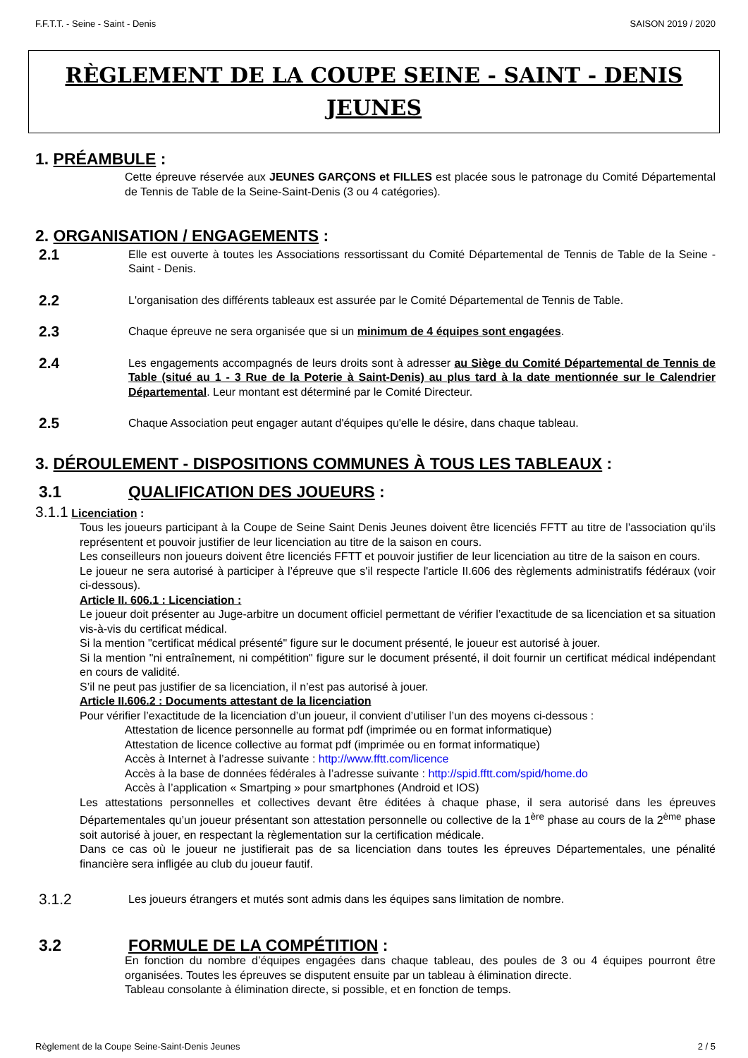F.F.T.T. - Seine - Saint - Denis SAISON 2019 / 2020
RÈGLEMENT DE LA COUPE SEINE - SAINT - DENIS JEUNES
1. PRÉAMBULE :
Cette épreuve réservée aux JEUNES GARÇONS et FILLES est placée sous le patronage du Comité Départemental de Tennis de Table de la Seine-Saint-Denis (3 ou 4 catégories).
2. ORGANISATION / ENGAGEMENTS :
2.1
Elle est ouverte à toutes les Associations ressortissant du Comité Départemental de Tennis de Table de la Seine - Saint - Denis.
2.2
L'organisation des différents tableaux est assurée par le Comité Départemental de Tennis de Table.
2.3
Chaque épreuve ne sera organisée que si un minimum de 4 équipes sont engagées.
2.4
Les engagements accompagnés de leurs droits sont à adresser au Siège du Comité Départemental de Tennis de Table (situé au 1 - 3 Rue de la Poterie à Saint-Denis) au plus tard à la date mentionnée sur le Calendrier Départemental. Leur montant est déterminé par le Comité Directeur.
2.5
Chaque Association peut engager autant d'équipes qu'elle le désire, dans chaque tableau.
3. DÉROULEMENT - DISPOSITIONS COMMUNES À TOUS LES TABLEAUX :
3.1 QUALIFICATION DES JOUEURS :
3.1.1 Licenciation :
Tous les joueurs participant à la Coupe de Seine Saint Denis Jeunes doivent être licenciés FFTT au titre de l'association qu'ils représentent et pouvoir justifier de leur licenciation au titre de la saison en cours.
Les conseilleurs non joueurs doivent être licenciés FFTT et pouvoir justifier de leur licenciation au titre de la saison en cours.
Le joueur ne sera autorisé à participer à l’épreuve que s'il respecte l'article II.606 des règlements administratifs fédéraux (voir ci-dessous).
Article II. 606.1 : Licenciation :
Le joueur doit présenter au Juge-arbitre un document officiel permettant de vérifier l’exactitude de sa licenciation et sa situation vis-à-vis du certificat médical.
Si la mention "certificat médical présenté" figure sur le document présenté, le joueur est autorisé à jouer.
Si la mention "ni entraînement, ni compétition" figure sur le document présenté, il doit fournir un certificat médical indépendant en cours de validité.
S’il ne peut pas justifier de sa licenciation, il n’est pas autorisé à jouer.
Article II.606.2 : Documents attestant de la licenciation
Pour vérifier l’exactitude de la licenciation d’un joueur, il convient d’utiliser l’un des moyens ci-dessous :
Attestation de licence personnelle au format pdf (imprimée ou en format informatique)
Attestation de licence collective au format pdf (imprimée ou en format informatique)
Accès à Internet à l’adresse suivante : http://www.fftt.com/licence
Accès à la base de données fédérales à l’adresse suivante : http://spid.fftt.com/spid/home.do
Accès à l’application « Smartping » pour smartphones (Android et IOS)
Les attestations personnelles et collectives devant être éditées à chaque phase, il sera autorisé dans les épreuves Départementales qu’un joueur présentant son attestation personnelle ou collective de la 1<sup>ère</sup> phase au cours de la 2<sup>ème</sup> phase soit autorisé à jouer, en respectant la règlementation sur la certification médicale.
Dans ce cas où le joueur ne justifierait pas de sa licenciation dans toutes les épreuves Départementales, une pénalité financière sera infligée au club du joueur fautif.
3.1.2
Les joueurs étrangers et mutés sont admis dans les équipes sans limitation de nombre.
3.2 FORMULE DE LA COMPÉTITION :
En fonction du nombre d’équipes engagées dans chaque tableau, des poules de 3 ou 4 équipes pourront être organisées. Toutes les épreuves se disputent ensuite par un tableau à élimination directe.
Tableau consolante à élimination directe, si possible, et en fonction de temps.
Règlement de la Coupe Seine-Saint-Denis Jeunes 2 / 5